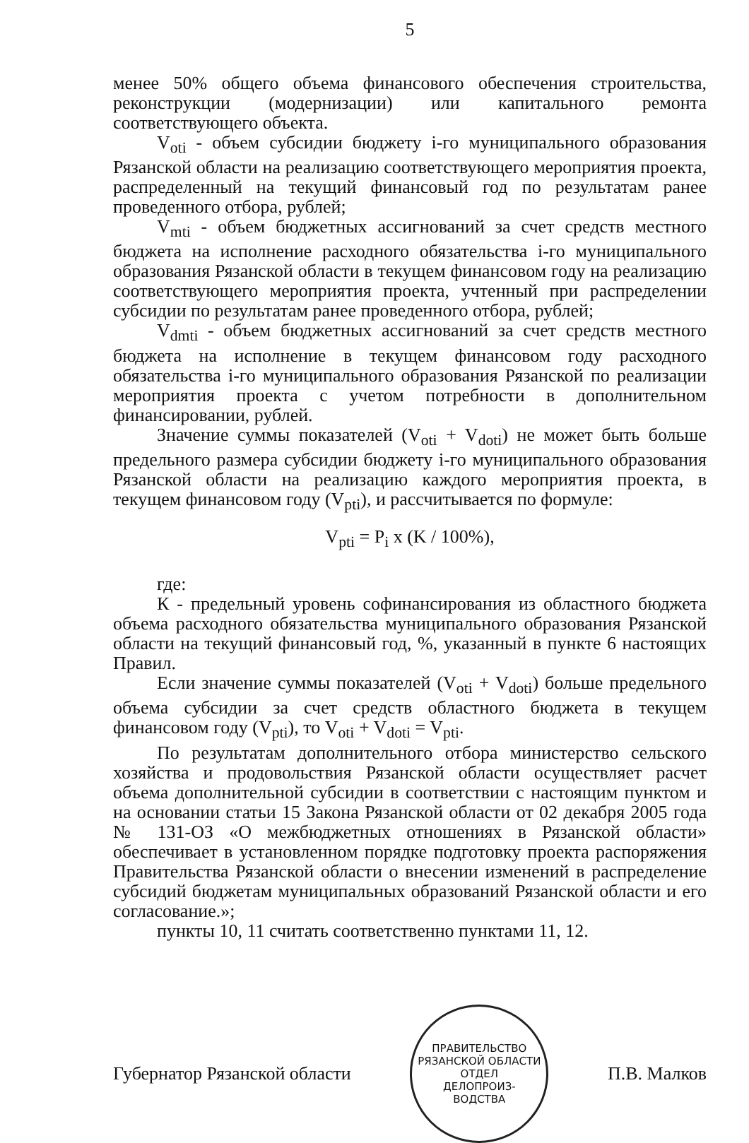5
менее 50% общего объема финансового обеспечения строительства, реконструкции (модернизации) или капитального ремонта соответствующего объекта.
V<sub>oti</sub> - объем субсидии бюджету i-го муниципального образования Рязанской области на реализацию соответствующего мероприятия проекта, распределенный на текущий финансовый год по результатам ранее проведенного отбора, рублей;
V<sub>mti</sub> - объем бюджетных ассигнований за счет средств местного бюджета на исполнение расходного обязательства i-го муниципального образования Рязанской области в текущем финансовом году на реализацию соответствующего мероприятия проекта, учтенный при распределении субсидии по результатам ранее проведенного отбора, рублей;
V<sub>dmti</sub> - объем бюджетных ассигнований за счет средств местного бюджета на исполнение в текущем финансовом году расходного обязательства i-го муниципального образования Рязанской по реализации мероприятия проекта с учетом потребности в дополнительном финансировании, рублей.
Значение суммы показателей (V<sub>oti</sub> + V<sub>doti</sub>) не может быть больше предельного размера субсидии бюджету i-го муниципального образования Рязанской области на реализацию каждого мероприятия проекта, в текущем финансовом году (V<sub>pti</sub>), и рассчитывается по формуле:
V<sub>pti</sub> = P<sub>i</sub> x (K / 100%),
где:
К - предельный уровень софинансирования из областного бюджета объема расходного обязательства муниципального образования Рязанской области на текущий финансовый год, %, указанный в пункте 6 настоящих Правил.
Если значение суммы показателей (V<sub>oti</sub> + V<sub>doti</sub>) больше предельного объема субсидии за счет средств областного бюджета в текущем финансовом году (V<sub>pti</sub>), то V<sub>oti</sub> + V<sub>doti</sub> = V<sub>pti</sub>.
По результатам дополнительного отбора министерство сельского хозяйства и продовольствия Рязанской области осуществляет расчет объема дополнительной субсидии в соответствии с настоящим пунктом и на основании статьи 15 Закона Рязанской области от 02 декабря 2005 года № 131-ОЗ «О межбюджетных отношениях в Рязанской области» обеспечивает в установленном порядке подготовку проекта распоряжения Правительства Рязанской области о внесении изменений в распределение субсидий бюджетам муниципальных образований Рязанской области и его согласование.»;
пункты 10, 11 считать соответственно пунктами 11, 12.
Губернатор Рязанской области
ПРАВИТЕЛЬСТВО РЯЗАНСКОЙ ОБЛАСТИ
ОТДЕЛ
ДЕЛОПРОИЗ-
ВОДСТВА
П.В. Малков